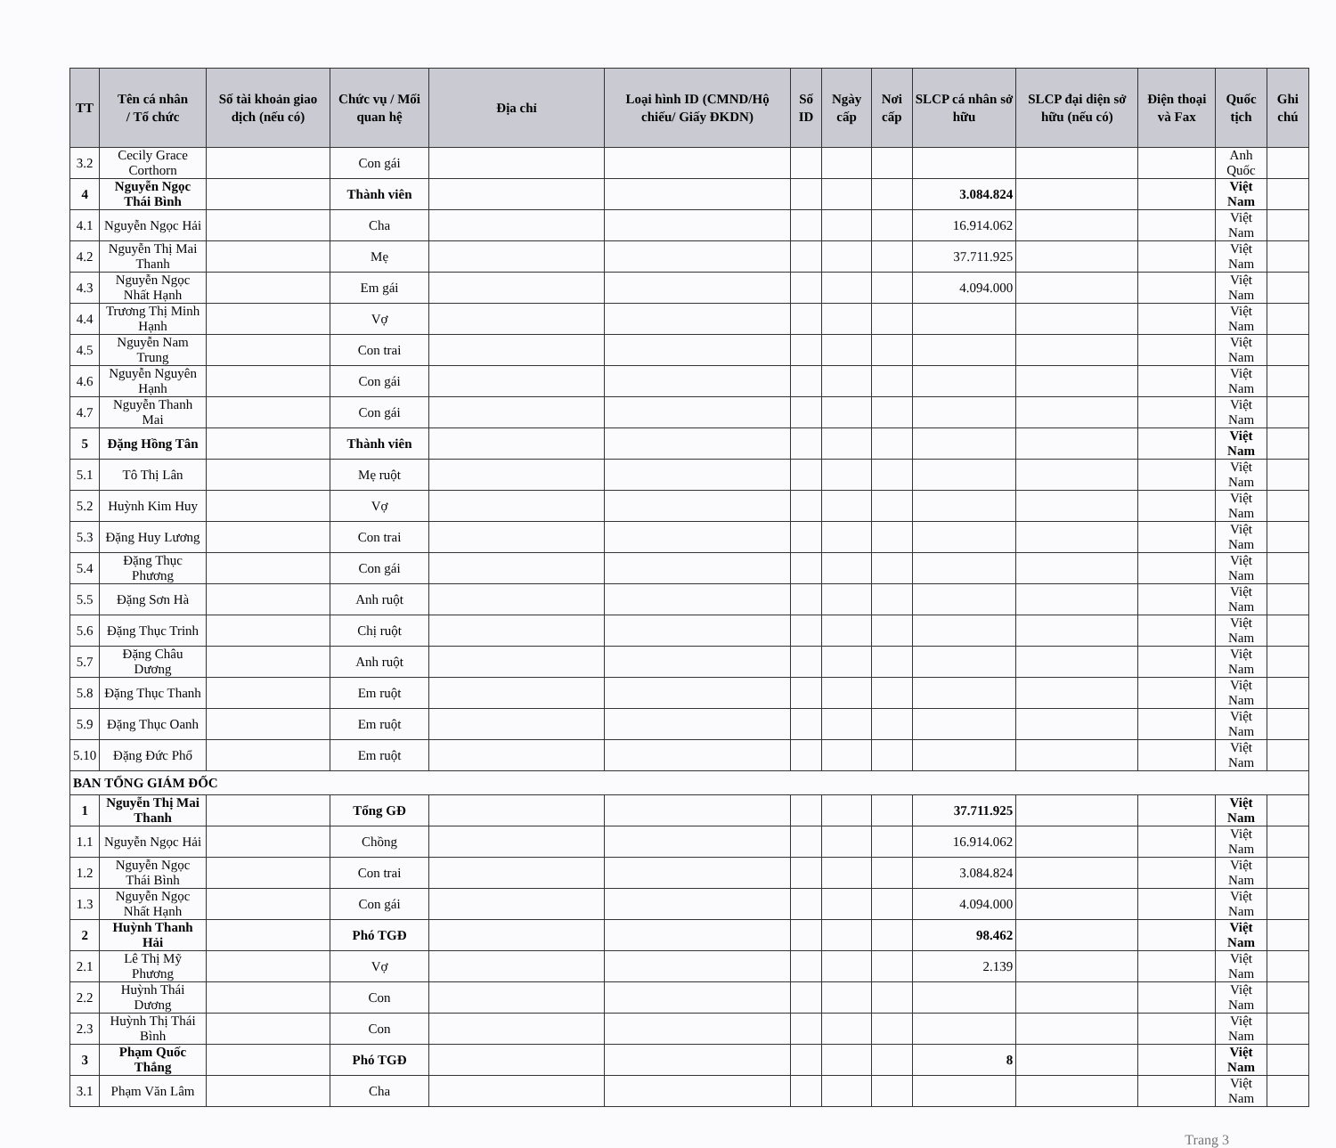| TT | Tên cá nhân / Tổ chức | Số tài khoản giao dịch (nếu có) | Chức vụ / Mối quan hệ | Địa chỉ | Loại hình ID (CMND/Hộ chiếu/ Giấy ĐKDN) | Số ID | Ngày cấp | Nơi cấp | SLCP cá nhân sở hữu | SLCP đại diện sở hữu (nếu có) | Điện thoại và Fax | Quốc tịch | Ghi chú |
| --- | --- | --- | --- | --- | --- | --- | --- | --- | --- | --- | --- | --- | --- |
| 3.2 | Cecily Grace Corthorn | | Con gái | | | | | | | | | Anh Quốc | |
| 4 | Nguyễn Ngọc Thái Bình | | Thành viên | | | | | | 3.084.824 | | | Việt Nam | |
| 4.1 | Nguyễn Ngọc Hải | | Cha | | | | | | 16.914.062 | | | Việt Nam | |
| 4.2 | Nguyễn Thị Mai Thanh | | Mẹ | | | | | | 37.711.925 | | | Việt Nam | |
| 4.3 | Nguyễn Ngọc Nhất Hạnh | | Em gái | | | | | | 4.094.000 | | | Việt Nam | |
| 4.4 | Trương Thị Minh Hạnh | | Vợ | | | | | | | | | Việt Nam | |
| 4.5 | Nguyễn Nam Trung | | Con trai | | | | | | | | | Việt Nam | |
| 4.6 | Nguyễn Nguyên Hạnh | | Con gái | | | | | | | | | Việt Nam | |
| 4.7 | Nguyễn Thanh Mai | | Con gái | | | | | | | | | Việt Nam | |
| 5 | Đặng Hồng Tân | | Thành viên | | | | | | | | | Việt Nam | |
| 5.1 | Tô Thị Lân | | Mẹ ruột | | | | | | | | | Việt Nam | |
| 5.2 | Huỳnh Kim Huy | | Vợ | | | | | | | | | Việt Nam | |
| 5.3 | Đặng Huy Lương | | Con trai | | | | | | | | | Việt Nam | |
| 5.4 | Đặng Thục Phương | | Con gái | | | | | | | | | Việt Nam | |
| 5.5 | Đặng Sơn Hà | | Anh ruột | | | | | | | | | Việt Nam | |
| 5.6 | Đặng Thục Trinh | | Chị ruột | | | | | | | | | Việt Nam | |
| 5.7 | Đặng Châu Dương | | Anh ruột | | | | | | | | | Việt Nam | |
| 5.8 | Đặng Thục Thanh | | Em ruột | | | | | | | | | Việt Nam | |
| 5.9 | Đặng Thục Oanh | | Em ruột | | | | | | | | | Việt Nam | |
| 5.10 | Đặng Đức Phổ | | Em ruột | | | | | | | | | Việt Nam | |
| BAN TỔNG GIÁM ĐỐC | | | | | | | | | | | | | |
| 1 | Nguyễn Thị Mai Thanh | | Tổng GĐ | | | | | | 37.711.925 | | | Việt Nam | |
| 1.1 | Nguyễn Ngọc Hải | | Chồng | | | | | | 16.914.062 | | | Việt Nam | |
| 1.2 | Nguyễn Ngọc Thái Bình | | Con trai | | | | | | 3.084.824 | | | Việt Nam | |
| 1.3 | Nguyễn Ngọc Nhất Hạnh | | Con gái | | | | | | 4.094.000 | | | Việt Nam | |
| 2 | Huỳnh Thanh Hải | | Phó TGĐ | | | | | | 98.462 | | | Việt Nam | |
| 2.1 | Lê Thị Mỹ Phương | | Vợ | | | | | | 2.139 | | | Việt Nam | |
| 2.2 | Huỳnh Thái Dương | | Con | | | | | | | | | Việt Nam | |
| 2.3 | Huỳnh Thị Thái Bình | | Con | | | | | | | | | Việt Nam | |
| 3 | Phạm Quốc Thắng | | Phó TGĐ | | | | | | 8 | | | Việt Nam | |
| 3.1 | Phạm Văn Lâm | | Cha | | | | | | | | | Việt Nam | |
Trang 3